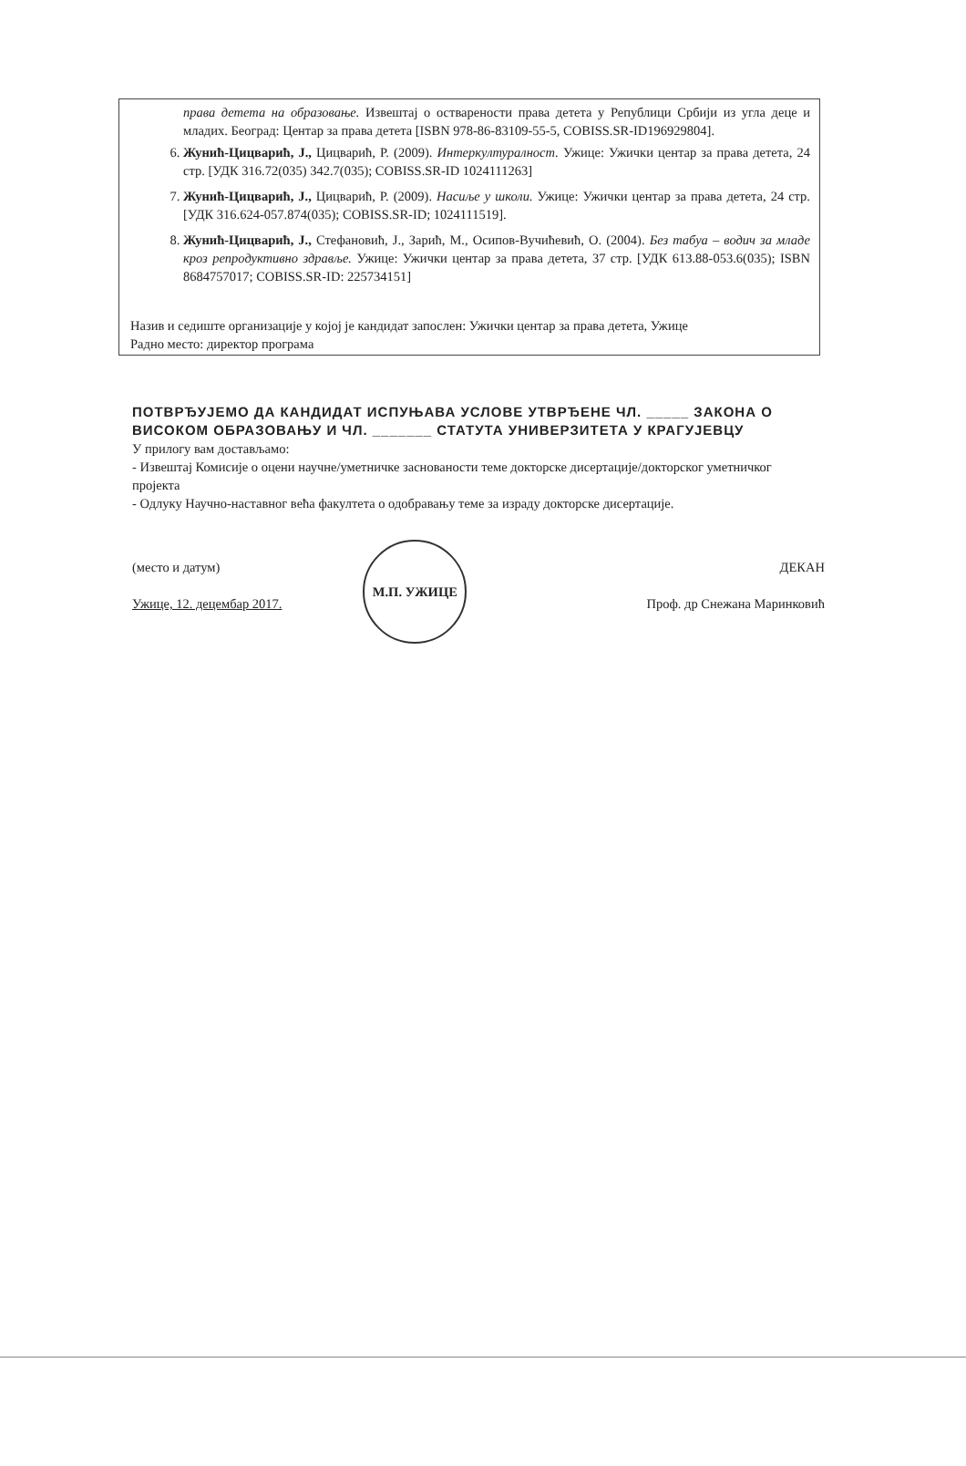права детета на образовање. Извештај о остварености права детета у Републици Србији из угла деце и младих. Београд: Центар за права детета [ISBN 978-86-83109-55-5, COBISS.SR-ID196929804].
6. Жунић-Цицварић, Ј., Цицварић, Р. (2009). Интеркултуралност. Ужице: Ужички центар за права детета, 24 стр. [УДК 316.72(035) 342.7(035); COBISS.SR-ID 1024111263]
7. Жунић-Цицварић, Ј., Цицварић, Р. (2009). Насиље у школи. Ужице: Ужички центар за права детета, 24 стр. [УДК 316.624-057.874(035); COBISS.SR-ID; 1024111519].
8. Жунић-Цицварић, Ј., Стефановић, Ј., Зарић, М., Осипов-Вучићевић, О. (2004). Без табуа – водич за младе кроз репродуктивно здравље. Ужице: Ужички центар за права детета, 37 стр. [УДК 613.88-053.6(035); ISBN 8684757017; COBISS.SR-ID: 225734151]
Назив и седиште организације у којој је кандидат запослен: Ужички центар за права детета, Ужице
Радно место: директор програма
ПОТВРЂУЈЕМО ДА КАНДИДАТ ИСПУЊАВА УСЛОВЕ УТВРЂЕНЕ ЧЛ. _____ ЗАКОНА О ВИСОКОМ ОБРАЗОВАЊУ И ЧЛ. _______ СТАТУТА УНИВЕРЗИТЕТА У КРАГУЈЕВЦУ
У прилогу вам достављамо:
- Извештај Комисије о оцени научне/уметничке заснованости теме докторске дисертације/докторског уметничког пројекта
- Одлуку Научно-наставног већа факултета о одобравању теме за израду докторске дисертације.
(место и датум)
Ужице, 12. децембар 2017.
М.П. УЖИЦЕ
ДЕКАН
Проф. др Снежана Маринковић